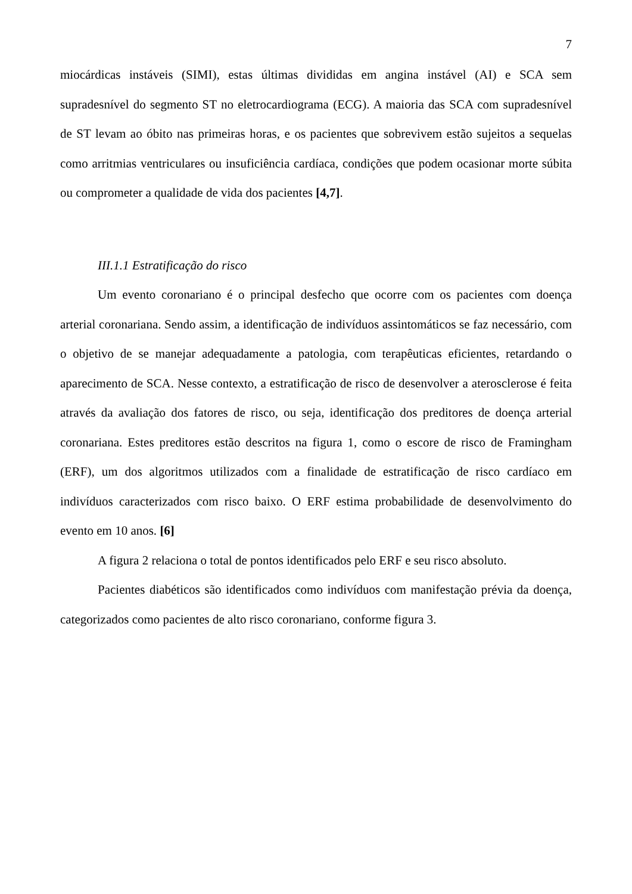7
miocárdicas instáveis (SIMI), estas últimas divididas em angina instável (AI) e SCA sem supradesnível do segmento ST no eletrocardiograma (ECG). A maioria das SCA com supradesnível de ST levam ao óbito nas primeiras horas, e os pacientes que sobrevivem estão sujeitos a sequelas como arritmias ventriculares ou insuficiência cardíaca, condições que podem ocasionar morte súbita ou comprometer a qualidade de vida dos pacientes [4,7].
III.1.1 Estratificação do risco
Um evento coronariano é o principal desfecho que ocorre com os pacientes com doença arterial coronariana. Sendo assim, a identificação de indivíduos assintomáticos se faz necessário, com o objetivo de se manejar adequadamente a patologia, com terapêuticas eficientes, retardando o aparecimento de SCA. Nesse contexto, a estratificação de risco de desenvolver a aterosclerose é feita através da avaliação dos fatores de risco, ou seja, identificação dos preditores de doença arterial coronariana. Estes preditores estão descritos na figura 1, como o escore de risco de Framingham (ERF), um dos algoritmos utilizados com a finalidade de estratificação de risco cardíaco em indivíduos caracterizados com risco baixo. O ERF estima probabilidade de desenvolvimento do evento em 10 anos. [6]
A figura 2 relaciona o total de pontos identificados pelo ERF e seu risco absoluto.
Pacientes diabéticos são identificados como indivíduos com manifestação prévia da doença, categorizados como pacientes de alto risco coronariano, conforme figura 3.